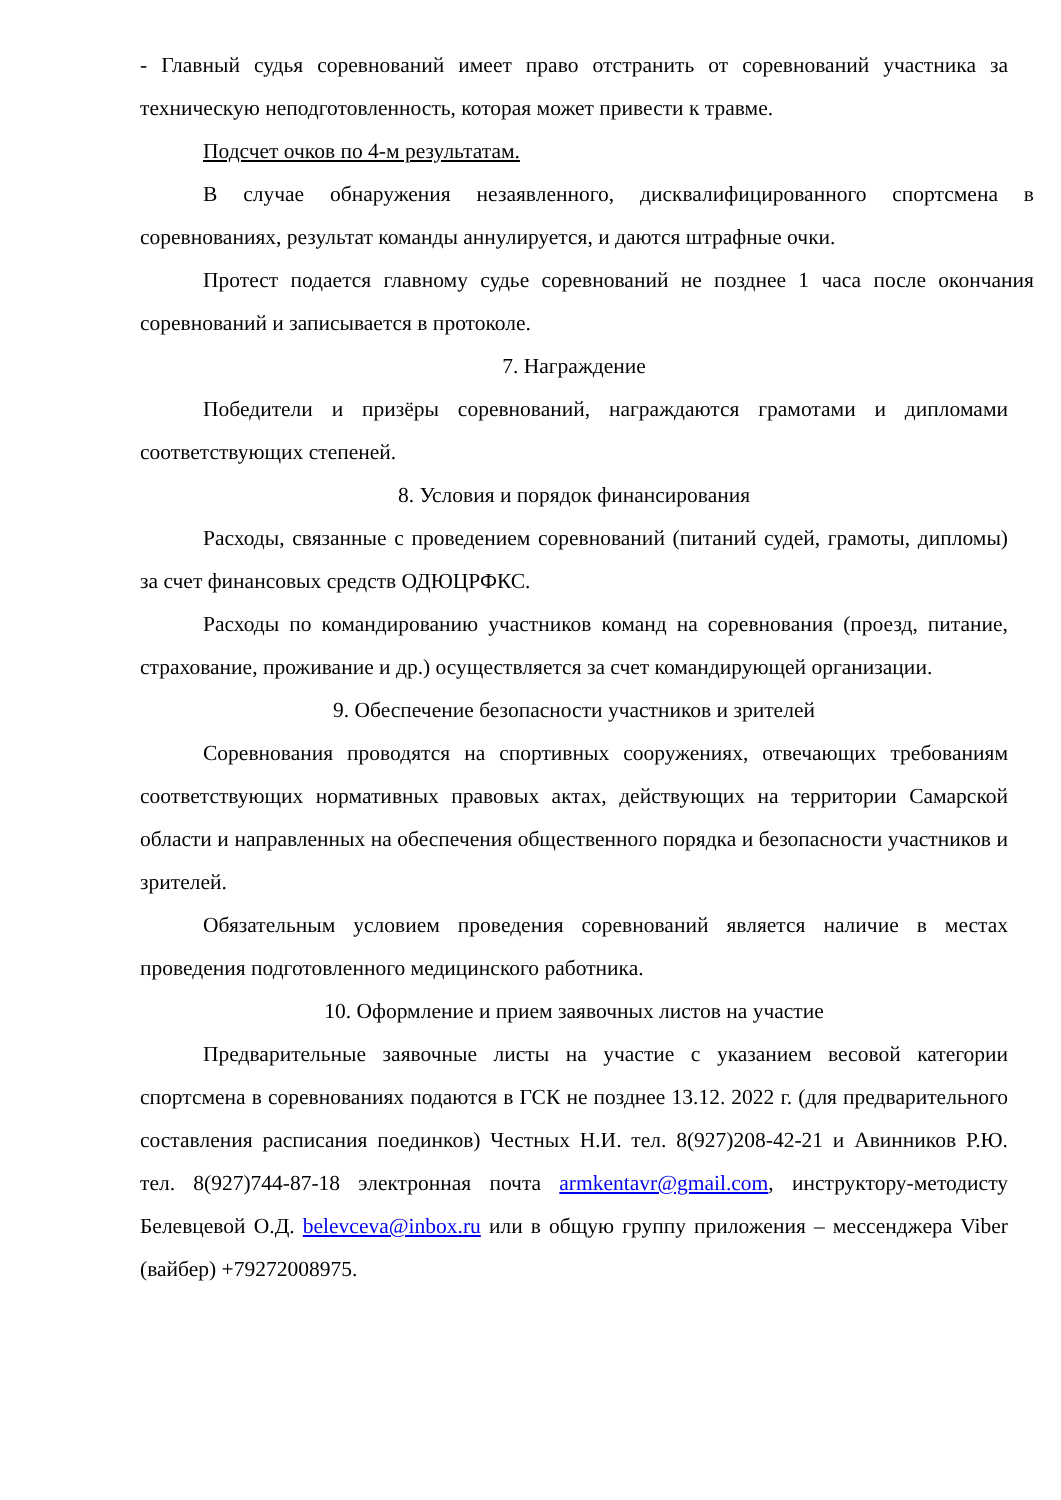- Главный судья соревнований имеет право отстранить от соревнований участника за техническую неподготовленность, которая может привести к травме.
Подсчет очков по 4-м результатам.
В случае обнаружения незаявленного, дисквалифицированного спортсмена в соревнованиях, результат команды аннулируется, и даются штрафные очки.
Протест подается главному судье соревнований не позднее 1 часа после окончания соревнований и записывается в протоколе.
7. Награждение
Победители и призёры соревнований, награждаются грамотами и дипломами соответствующих степеней.
8. Условия и порядок финансирования
Расходы, связанные с проведением соревнований (питаний судей, грамоты, дипломы) за счет финансовых средств ОДЮЦРФКС.
Расходы по командированию участников команд на соревнования (проезд, питание, страхование, проживание и др.) осуществляется за счет командирующей организации.
9. Обеспечение безопасности участников и зрителей
Соревнования проводятся на спортивных сооружениях, отвечающих требованиям соответствующих нормативных правовых актах, действующих на территории Самарской области и направленных на обеспечения общественного порядка и безопасности участников и зрителей.
Обязательным условием проведения соревнований является наличие в местах проведения подготовленного медицинского работника.
10. Оформление и прием заявочных листов на участие
Предварительные заявочные листы на участие с указанием весовой категории спортсмена в соревнованиях подаются в ГСК не позднее 13.12. 2022 г. (для предварительного составления расписания поединков) Честных Н.И. тел. 8(927)208-42-21 и Авинников Р.Ю. тел. 8(927)744-87-18 электронная почта armkentavr@gmail.com, инструктору-методисту Белевцевой О.Д. belevceva@inbox.ru или в общую группу приложения – мессенджера Viber (вайбер) +79272008975.